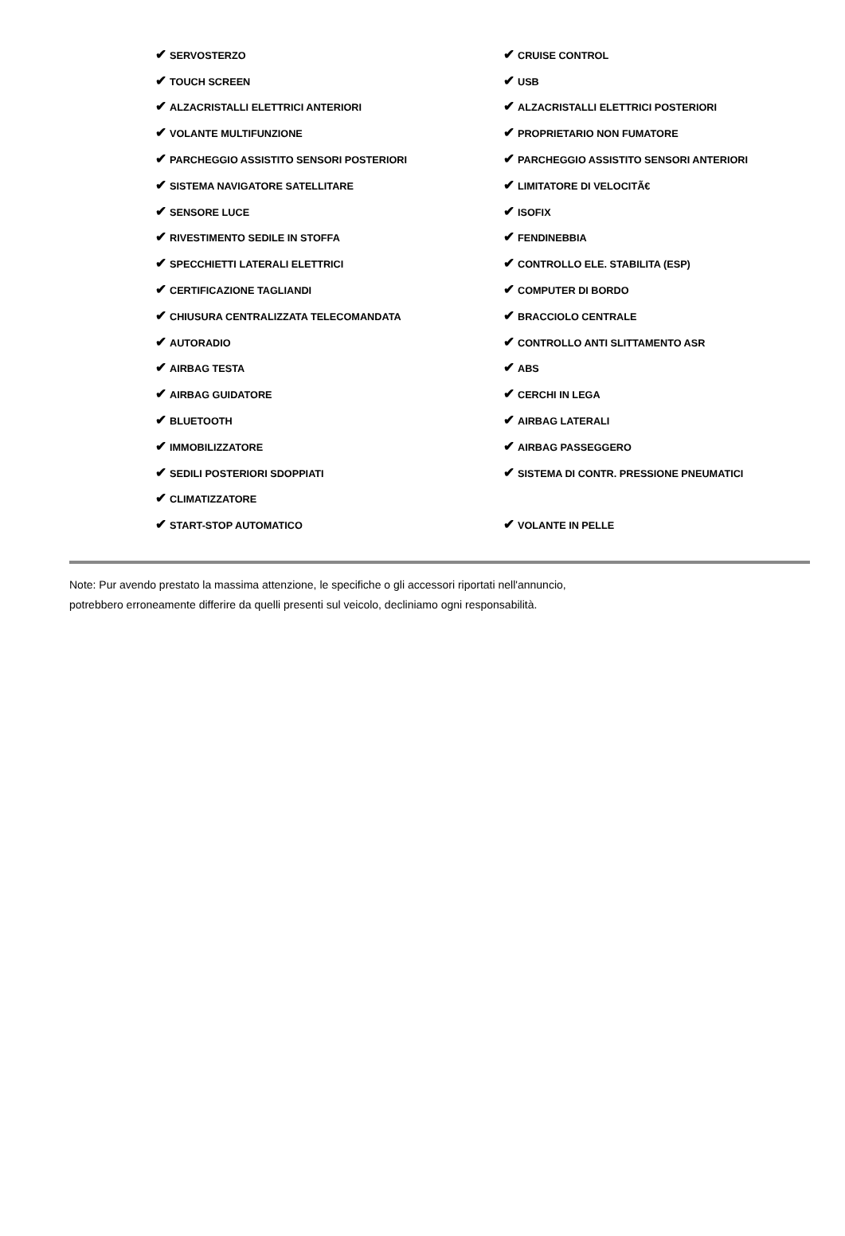| ✔ SERVOSTERZO | ✔ CRUISE CONTROL |
| ✔ TOUCH SCREEN | ✔ USB |
| ✔ ALZACRISTALLI ELETTRICI ANTERIORI | ✔ ALZACRISTALLI ELETTRICI POSTERIORI |
| ✔ VOLANTE MULTIFUNZIONE | ✔ PROPRIETARIO NON FUMATORE |
| ✔ PARCHEGGIO ASSISTITO SENSORI POSTERIORI | ✔ PARCHEGGIO ASSISTITO SENSORI ANTERIORI |
| ✔ SISTEMA NAVIGATORE SATELLITARE | ✔ LIMITATORE DI VELOCITÃ€ |
| ✔ SENSORE LUCE | ✔ ISOFIX |
| ✔ RIVESTIMENTO SEDILE IN STOFFA | ✔ FENDINEBBIA |
| ✔ SPECCHIETTI LATERALI ELETTRICI | ✔ CONTROLLO ELE. STABILITA (ESP) |
| ✔ CERTIFICAZIONE TAGLIANDI | ✔ COMPUTER DI BORDO |
| ✔ CHIUSURA CENTRALIZZATA TELECOMANDATA | ✔ BRACCIOLO CENTRALE |
| ✔ AUTORADIO | ✔ CONTROLLO ANTI SLITTAMENTO ASR |
| ✔ AIRBAG TESTA | ✔ ABS |
| ✔ AIRBAG GUIDATORE | ✔ CERCHI IN LEGA |
| ✔ BLUETOOTH | ✔ AIRBAG LATERALI |
| ✔ IMMOBILIZZATORE | ✔ AIRBAG PASSEGGERO |
| ✔ SEDILI POSTERIORI SDOPPIATI | ✔ SISTEMA DI CONTR. PRESSIONE PNEUMATICI |
| ✔ CLIMATIZZATORE | |
| ✔ START-STOP AUTOMATICO | ✔ VOLANTE IN PELLE |
Note: Pur avendo prestato la massima attenzione, le specifiche o gli accessori riportati nell'annuncio,
potrebbero erroneamente differire da quelli presenti sul veicolo, decliniamo ogni responsabilità.